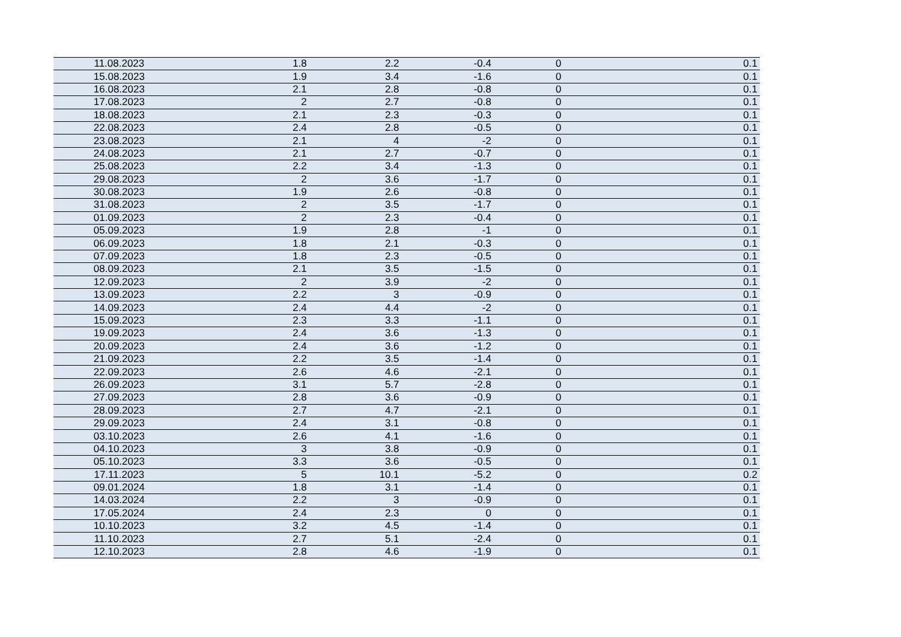| 11.08.2023 | 1.8 | 2.2 | -0.4 | 0 | 0.1 |
| 15.08.2023 | 1.9 | 3.4 | -1.6 | 0 | 0.1 |
| 16.08.2023 | 2.1 | 2.8 | -0.8 | 0 | 0.1 |
| 17.08.2023 | 2 | 2.7 | -0.8 | 0 | 0.1 |
| 18.08.2023 | 2.1 | 2.3 | -0.3 | 0 | 0.1 |
| 22.08.2023 | 2.4 | 2.8 | -0.5 | 0 | 0.1 |
| 23.08.2023 | 2.1 | 4 | -2 | 0 | 0.1 |
| 24.08.2023 | 2.1 | 2.7 | -0.7 | 0 | 0.1 |
| 25.08.2023 | 2.2 | 3.4 | -1.3 | 0 | 0.1 |
| 29.08.2023 | 2 | 3.6 | -1.7 | 0 | 0.1 |
| 30.08.2023 | 1.9 | 2.6 | -0.8 | 0 | 0.1 |
| 31.08.2023 | 2 | 3.5 | -1.7 | 0 | 0.1 |
| 01.09.2023 | 2 | 2.3 | -0.4 | 0 | 0.1 |
| 05.09.2023 | 1.9 | 2.8 | -1 | 0 | 0.1 |
| 06.09.2023 | 1.8 | 2.1 | -0.3 | 0 | 0.1 |
| 07.09.2023 | 1.8 | 2.3 | -0.5 | 0 | 0.1 |
| 08.09.2023 | 2.1 | 3.5 | -1.5 | 0 | 0.1 |
| 12.09.2023 | 2 | 3.9 | -2 | 0 | 0.1 |
| 13.09.2023 | 2.2 | 3 | -0.9 | 0 | 0.1 |
| 14.09.2023 | 2.4 | 4.4 | -2 | 0 | 0.1 |
| 15.09.2023 | 2.3 | 3.3 | -1.1 | 0 | 0.1 |
| 19.09.2023 | 2.4 | 3.6 | -1.3 | 0 | 0.1 |
| 20.09.2023 | 2.4 | 3.6 | -1.2 | 0 | 0.1 |
| 21.09.2023 | 2.2 | 3.5 | -1.4 | 0 | 0.1 |
| 22.09.2023 | 2.6 | 4.6 | -2.1 | 0 | 0.1 |
| 26.09.2023 | 3.1 | 5.7 | -2.8 | 0 | 0.1 |
| 27.09.2023 | 2.8 | 3.6 | -0.9 | 0 | 0.1 |
| 28.09.2023 | 2.7 | 4.7 | -2.1 | 0 | 0.1 |
| 29.09.2023 | 2.4 | 3.1 | -0.8 | 0 | 0.1 |
| 03.10.2023 | 2.6 | 4.1 | -1.6 | 0 | 0.1 |
| 04.10.2023 | 3 | 3.8 | -0.9 | 0 | 0.1 |
| 05.10.2023 | 3.3 | 3.6 | -0.5 | 0 | 0.1 |
| 17.11.2023 | 5 | 10.1 | -5.2 | 0 | 0.2 |
| 09.01.2024 | 1.8 | 3.1 | -1.4 | 0 | 0.1 |
| 14.03.2024 | 2.2 | 3 | -0.9 | 0 | 0.1 |
| 17.05.2024 | 2.4 | 2.3 | 0 | 0 | 0.1 |
| 10.10.2023 | 3.2 | 4.5 | -1.4 | 0 | 0.1 |
| 11.10.2023 | 2.7 | 5.1 | -2.4 | 0 | 0.1 |
| 12.10.2023 | 2.8 | 4.6 | -1.9 | 0 | 0.1 |